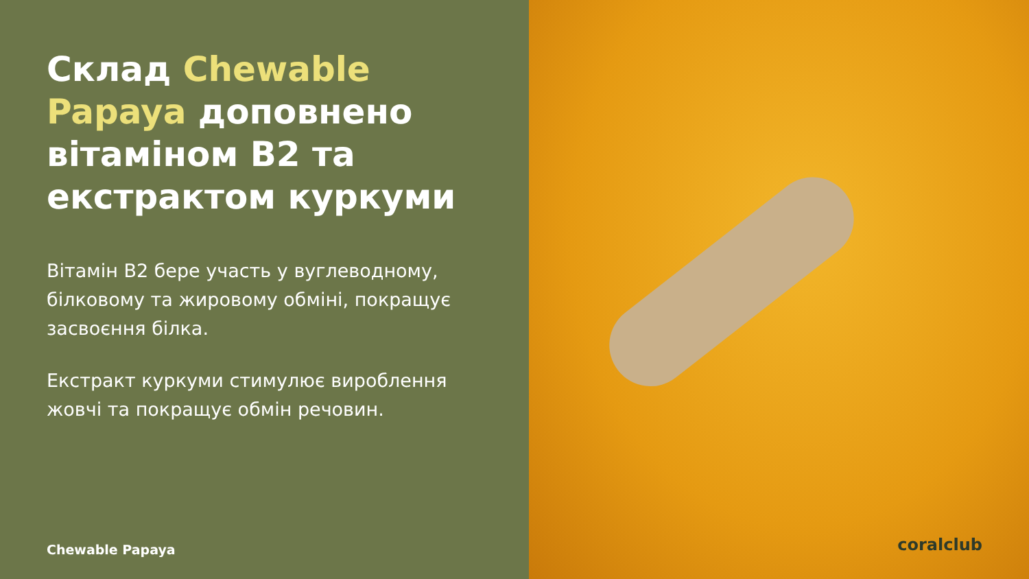Склад Chewable Papaya доповнено вітаміном B2 та екстрактом куркуми
Вітамін B2 бере участь у вуглеводному, білковому та жировому обміні, покращує засвоєння білка.
Екстракт куркуми стимулює вироблення жовчі та покращує обмін речовин.
Chewable Papaya
coralclub